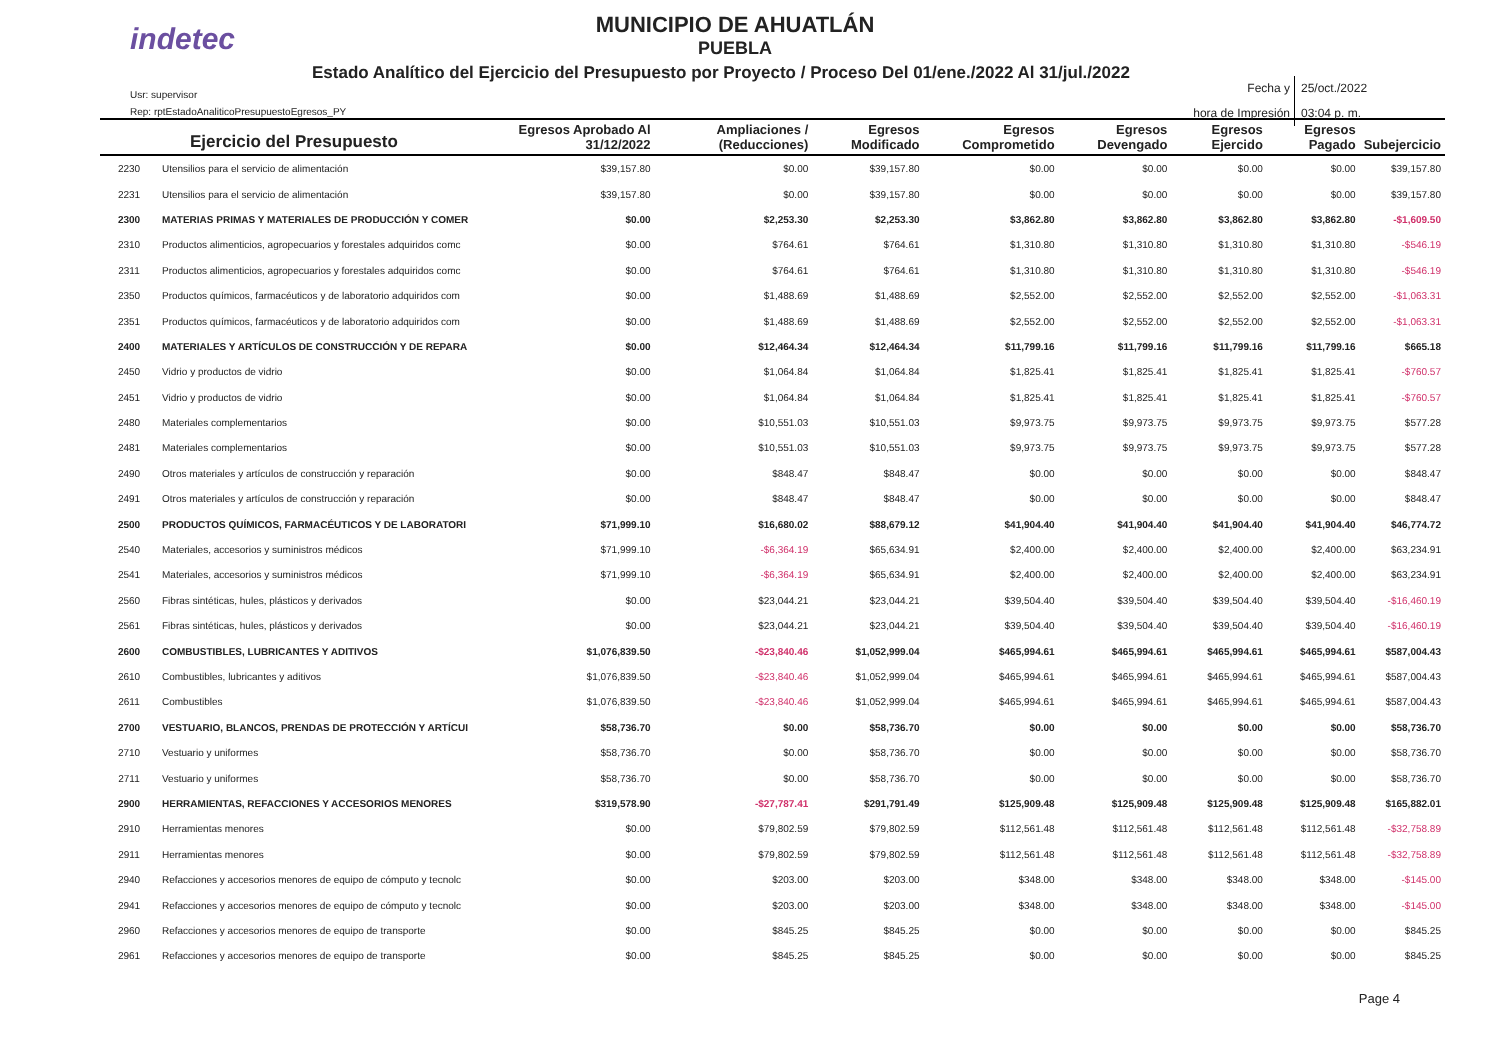indetec
MUNICIPIO DE AHUATLÁN
PUEBLA
Estado Analítico del Ejercicio del Presupuesto por Proyecto / Proceso Del 01/ene./2022 Al 31/jul./2022
Usr: supervisor
Rep: rptEstadoAnaliticoPresupuestoEgresos_PY
Fecha y 25/oct./2022
hora de Impresión 03:04 p. m.
| Ejercicio del Presupuesto | | Egresos Aprobado Al 31/12/2022 | Ampliaciones / (Reducciones) | Egresos Modificado | Egresos Comprometido | Egresos Devengado | Egresos Ejercido | Egresos Pagado | Subejercicio |
| --- | --- | --- | --- | --- | --- | --- | --- | --- | --- |
| 2230 | Utensilios para el servicio de alimentación | $39,157.80 | $0.00 | $39,157.80 | $0.00 | $0.00 | $0.00 | $0.00 | $39,157.80 |
| 2231 | Utensilios para el servicio de alimentación | $39,157.80 | $0.00 | $39,157.80 | $0.00 | $0.00 | $0.00 | $0.00 | $39,157.80 |
| 2300 | MATERIAS PRIMAS Y MATERIALES DE PRODUCCIÓN Y COMER | $0.00 | $2,253.30 | $2,253.30 | $3,862.80 | $3,862.80 | $3,862.80 | $3,862.80 | -$1,609.50 |
| 2310 | Productos alimenticios, agropecuarios y forestales adquiridos comc | $0.00 | $764.61 | $764.61 | $1,310.80 | $1,310.80 | $1,310.80 | $1,310.80 | -$546.19 |
| 2311 | Productos alimenticios, agropecuarios y forestales adquiridos comc | $0.00 | $764.61 | $764.61 | $1,310.80 | $1,310.80 | $1,310.80 | $1,310.80 | -$546.19 |
| 2350 | Productos químicos, farmacéuticos y de laboratorio adquiridos com | $0.00 | $1,488.69 | $1,488.69 | $2,552.00 | $2,552.00 | $2,552.00 | $2,552.00 | -$1,063.31 |
| 2351 | Productos químicos, farmacéuticos y de laboratorio adquiridos com | $0.00 | $1,488.69 | $1,488.69 | $2,552.00 | $2,552.00 | $2,552.00 | $2,552.00 | -$1,063.31 |
| 2400 | MATERIALES Y ARTÍCULOS DE CONSTRUCCIÓN Y DE REPARA | $0.00 | $12,464.34 | $12,464.34 | $11,799.16 | $11,799.16 | $11,799.16 | $11,799.16 | $665.18 |
| 2450 | Vidrio y productos de vidrio | $0.00 | $1,064.84 | $1,064.84 | $1,825.41 | $1,825.41 | $1,825.41 | $1,825.41 | -$760.57 |
| 2451 | Vidrio y productos de vidrio | $0.00 | $1,064.84 | $1,064.84 | $1,825.41 | $1,825.41 | $1,825.41 | $1,825.41 | -$760.57 |
| 2480 | Materiales complementarios | $0.00 | $10,551.03 | $10,551.03 | $9,973.75 | $9,973.75 | $9,973.75 | $9,973.75 | $577.28 |
| 2481 | Materiales complementarios | $0.00 | $10,551.03 | $10,551.03 | $9,973.75 | $9,973.75 | $9,973.75 | $9,973.75 | $577.28 |
| 2490 | Otros materiales y artículos de construcción y reparación | $0.00 | $848.47 | $848.47 | $0.00 | $0.00 | $0.00 | $0.00 | $848.47 |
| 2491 | Otros materiales y artículos de construcción y reparación | $0.00 | $848.47 | $848.47 | $0.00 | $0.00 | $0.00 | $0.00 | $848.47 |
| 2500 | PRODUCTOS QUÍMICOS, FARMACÉUTICOS Y DE LABORATORI | $71,999.10 | $16,680.02 | $88,679.12 | $41,904.40 | $41,904.40 | $41,904.40 | $41,904.40 | $46,774.72 |
| 2540 | Materiales, accesorios y suministros médicos | $71,999.10 | -$6,364.19 | $65,634.91 | $2,400.00 | $2,400.00 | $2,400.00 | $2,400.00 | $63,234.91 |
| 2541 | Materiales, accesorios y suministros médicos | $71,999.10 | -$6,364.19 | $65,634.91 | $2,400.00 | $2,400.00 | $2,400.00 | $2,400.00 | $63,234.91 |
| 2560 | Fibras sintéticas, hules, plásticos y derivados | $0.00 | $23,044.21 | $23,044.21 | $39,504.40 | $39,504.40 | $39,504.40 | $39,504.40 | -$16,460.19 |
| 2561 | Fibras sintéticas, hules, plásticos y derivados | $0.00 | $23,044.21 | $23,044.21 | $39,504.40 | $39,504.40 | $39,504.40 | $39,504.40 | -$16,460.19 |
| 2600 | COMBUSTIBLES, LUBRICANTES Y ADITIVOS | $1,076,839.50 | -$23,840.46 | $1,052,999.04 | $465,994.61 | $465,994.61 | $465,994.61 | $465,994.61 | $587,004.43 |
| 2610 | Combustibles, lubricantes y aditivos | $1,076,839.50 | -$23,840.46 | $1,052,999.04 | $465,994.61 | $465,994.61 | $465,994.61 | $465,994.61 | $587,004.43 |
| 2611 | Combustibles | $1,076,839.50 | -$23,840.46 | $1,052,999.04 | $465,994.61 | $465,994.61 | $465,994.61 | $465,994.61 | $587,004.43 |
| 2700 | VESTUARIO, BLANCOS, PRENDAS DE PROTECCIÓN Y ARTÍCUI | $58,736.70 | $0.00 | $58,736.70 | $0.00 | $0.00 | $0.00 | $0.00 | $58,736.70 |
| 2710 | Vestuario y uniformes | $58,736.70 | $0.00 | $58,736.70 | $0.00 | $0.00 | $0.00 | $0.00 | $58,736.70 |
| 2711 | Vestuario y uniformes | $58,736.70 | $0.00 | $58,736.70 | $0.00 | $0.00 | $0.00 | $0.00 | $58,736.70 |
| 2900 | HERRAMIENTAS, REFACCIONES Y ACCESORIOS MENORES | $319,578.90 | -$27,787.41 | $291,791.49 | $125,909.48 | $125,909.48 | $125,909.48 | $125,909.48 | $165,882.01 |
| 2910 | Herramientas menores | $0.00 | $79,802.59 | $79,802.59 | $112,561.48 | $112,561.48 | $112,561.48 | $112,561.48 | -$32,758.89 |
| 2911 | Herramientas menores | $0.00 | $79,802.59 | $79,802.59 | $112,561.48 | $112,561.48 | $112,561.48 | $112,561.48 | -$32,758.89 |
| 2940 | Refacciones y accesorios menores de equipo de cómputo y tecnolc | $0.00 | $203.00 | $203.00 | $348.00 | $348.00 | $348.00 | $348.00 | -$145.00 |
| 2941 | Refacciones y accesorios menores de equipo de cómputo y tecnolc | $0.00 | $203.00 | $203.00 | $348.00 | $348.00 | $348.00 | $348.00 | -$145.00 |
| 2960 | Refacciones y accesorios menores de equipo de transporte | $0.00 | $845.25 | $845.25 | $0.00 | $0.00 | $0.00 | $0.00 | $845.25 |
| 2961 | Refacciones y accesorios menores de equipo de transporte | $0.00 | $845.25 | $845.25 | $0.00 | $0.00 | $0.00 | $0.00 | $845.25 |
Page 4